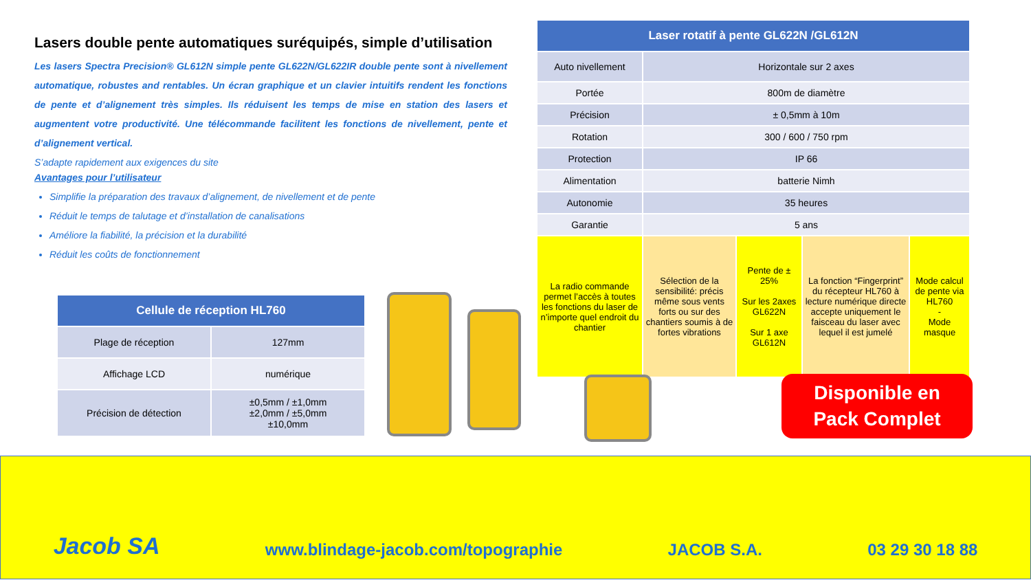Lasers double pente automatiques suréquipés, simple d’utilisation
Les lasers Spectra Precision® GL612N simple pente GL622N/GL622IR double pente sont à nivellement automatique, robustes and rentables. Un écran graphique et un clavier intuitifs rendent les fonctions de pente et d’alignement très simples. Ils réduisent les temps de mise en station des lasers et augmentent votre productivité. Une télécommande facilitent les fonctions de nivellement, pente et d’alignement vertical.
S’adapte rapidement aux exigences du site
Avantages pour l’utilisateur
Simplifie la préparation des travaux d’alignement, de nivellement et de pente
Réduit le temps de talutage et d’installation de canalisations
Améliore la fiabilité, la précision et la durabilité
Réduit les coûts de fonctionnement
| Cellule de réception HL760 | |
| --- | --- |
| Plage de réception | 127mm |
| Affichage LCD | numérique |
| Précision de détection | ±0,5mm / ±1,0mm ±2,0mm / ±5,0mm ±10,0mm |
| Laser rotatif à pente GL622N /GL612N | | | | |
| --- | --- | --- | --- | --- |
| Auto nivellement | Horizontale sur 2 axes | | | |
| Portée | 800m de diamètre | | | |
| Précision | ± 0,5mm à 10m | | | |
| Rotation | 300 / 600 / 750 rpm | | | |
| Protection | IP 66 | | | |
| Alimentation | batterie Nimh | | | |
| Autonomie | 35 heures | | | |
| Garantie | 5 ans | | | |
| La radio commande permet l’accès à toutes les fonctions du laser de n’importe quel endroit du chantier | Sélection de la sensibilité: précis même sous vents forts ou sur des chantiers soumis à de fortes vibrations | Pente de ± 25% Sur les 2axes GL622N Sur 1 axe GL612N | La fonction “Fingerprint” du récepteur HL760 à lecture numérique directe accepte uniquement le faisceau du laser avec lequel il est jumelé | Mode calcul de pente via HL760 - Mode masque |
Disponible en
Pack Complet
Jacob SA
www.blindage-jacob.com/topographie
JACOB S.A.
03 29 30 18 88